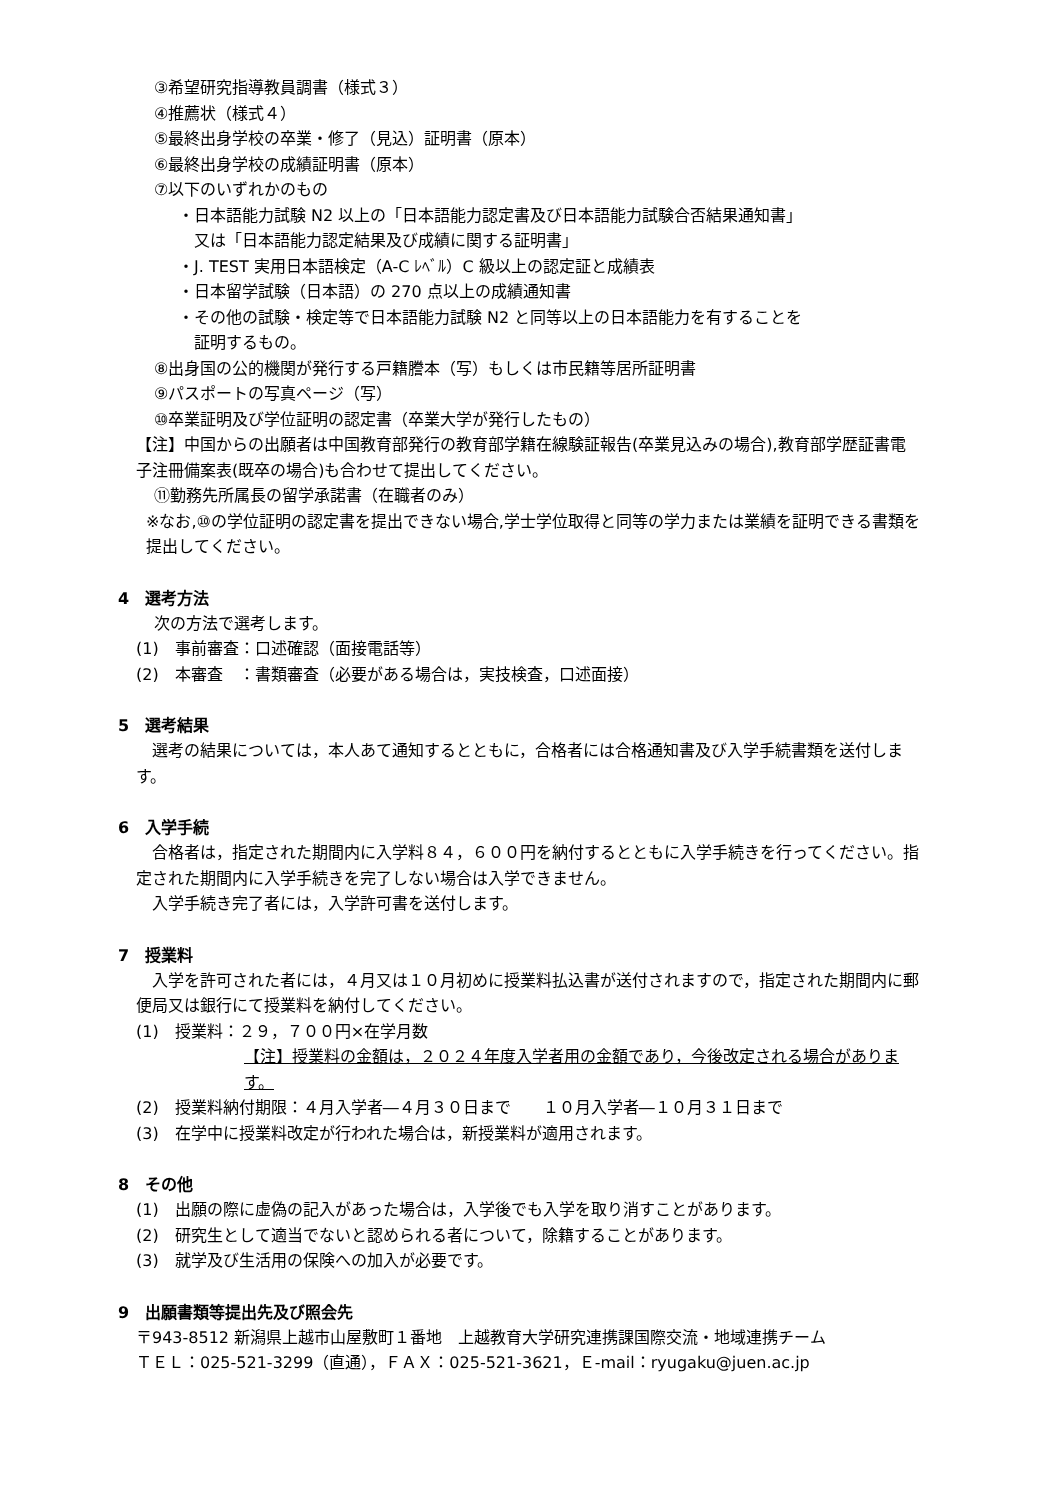③希望研究指導教員調書（様式３）
④推薦状（様式４）
⑤最終出身学校の卒業・修了（見込）証明書（原本）
⑥最終出身学校の成績証明書（原本）
⑦以下のいずれかのもの
・日本語能力試験 N2 以上の「日本語能力認定書及び日本語能力試験合否結果通知書」
又は「日本語能力認定結果及び成績に関する証明書」
・J. TEST 実用日本語検定（A-C ﾚﾍﾞﾙ）C 級以上の認定証と成績表
・日本留学試験（日本語）の 270 点以上の成績通知書
・その他の試験・検定等で日本語能力試験 N2 と同等以上の日本語能力を有することを
証明するもの。
⑧出身国の公的機関が発行する戸籍謄本（写）もしくは市民籍等居所証明書
⑨パスポートの写真ページ（写）
⑩卒業証明及び学位証明の認定書（卒業大学が発行したもの）
【注】中国からの出願者は中国教育部発行の教育部学籍在線験証報告(卒業見込みの場合),教育部学歴証書電子注冊備案表(既卒の場合)も合わせて提出してください。
⑪勤務先所属長の留学承諾書（在職者のみ）
※なお,⑩の学位証明の認定書を提出できない場合,学士学位取得と同等の学力または業績を証明できる書類を提出してください。
4　選考方法
次の方法で選考します。
(1)　事前審査：口述確認（面接電話等）
(2)　本審査　：書類審査（必要がある場合は，実技検査，口述面接）
5　選考結果
　選考の結果については，本人あて通知するとともに，合格者には合格通知書及び入学手続書類を送付します。
6　入学手続
　合格者は，指定された期間内に入学料８４，６００円を納付するとともに入学手続きを行ってください。指定された期間内に入学手続きを完了しない場合は入学できません。
　入学手続き完了者には，入学許可書を送付します。
7　授業料
　入学を許可された者には，４月又は１０月初めに授業料払込書が送付されますので，指定された期間内に郵便局又は銀行にて授業料を納付してください。
(1)　授業料：２９，７００円×在学月数
【注】授業料の金額は，２０２４年度入学者用の金額であり，今後改定される場合があります。
(2)　授業料納付期限：４月入学者―４月３０日まで　　１０月入学者―１０月３１日まで
(3)　在学中に授業料改定が行われた場合は，新授業料が適用されます。
8　その他
(1)　出願の際に虚偽の記入があった場合は，入学後でも入学を取り消すことがあります。
(2)　研究生として適当でないと認められる者について，除籍することがあります。
(3)　就学及び生活用の保険への加入が必要です。
9　出願書類等提出先及び照会先
〒943-8512 新潟県上越市山屋敷町１番地　上越教育大学研究連携課国際交流・地域連携チーム
ＴＥＬ：025-521-3299（直通），ＦＡＸ：025-521-3621，Ｅ-mail：ryugaku@juen.ac.jp